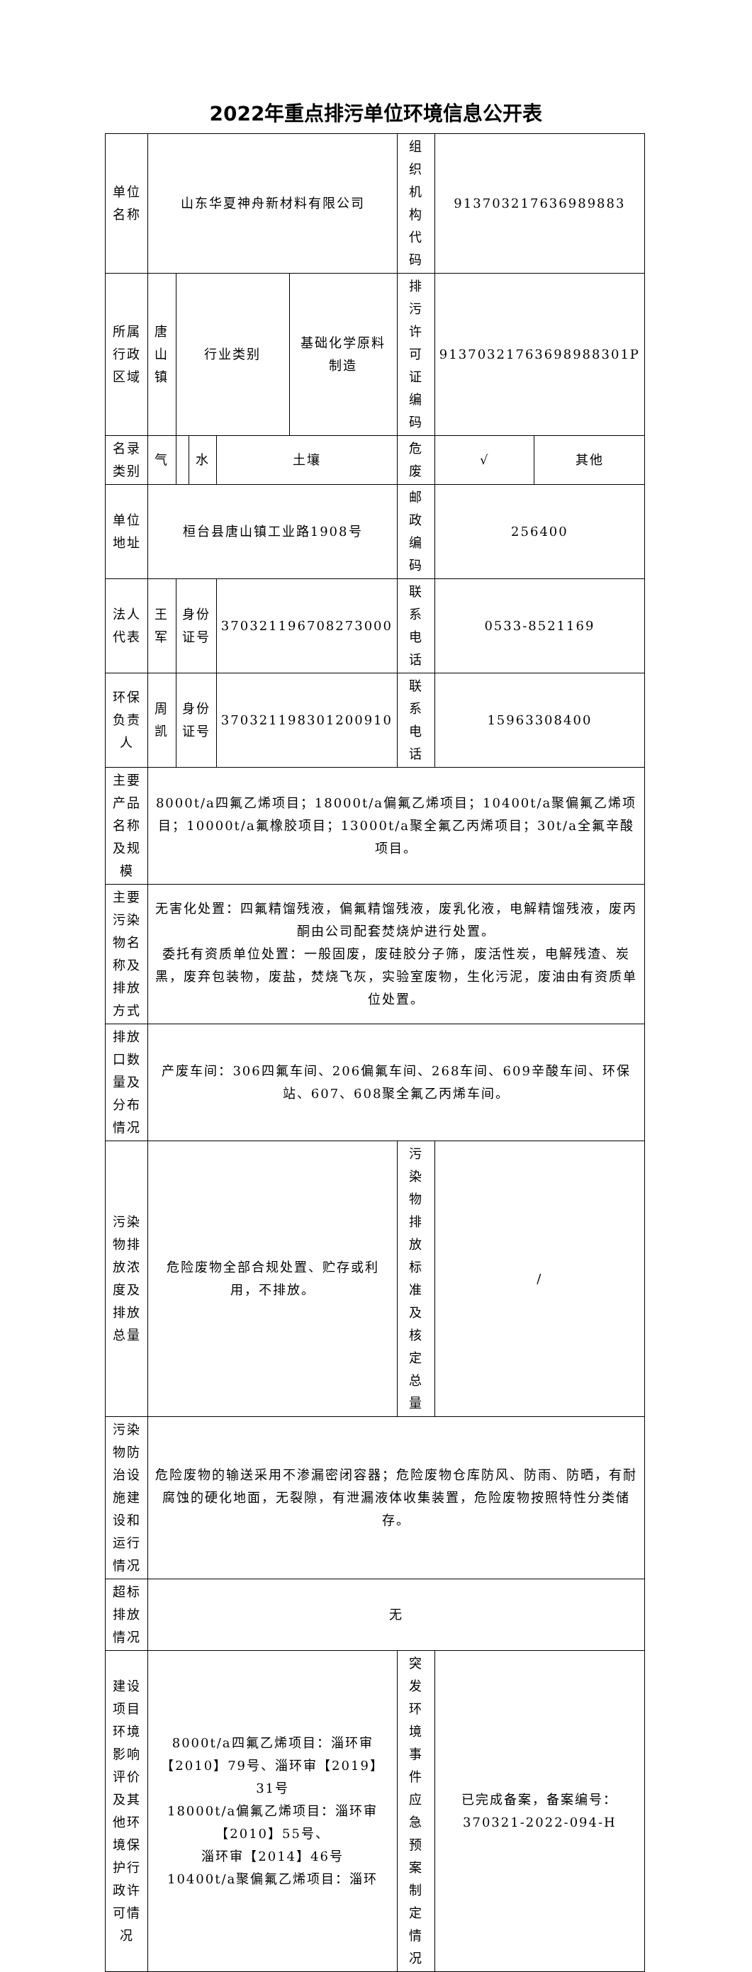2022年重点排污单位环境信息公开表
| 单位名称 | 山东华夏神舟新材料有限公司 | | | | | 组织机构代码 | 913703217636989883 | |
| 所属行政区域 | 唐山镇 | 行业类别 | | | 基础化学原料制造 | 排污许可证编码 | 91370321763698988301P | |
| 名录类别 | 气 | | 水 | 土壤 | | 危废 | √ | 其他 |
| 单位地址 | 桓台县唐山镇工业路1908号 | | | | | 邮政编码 | 256400 | |
| 法人代表 | 王军 | 身份证号 | | 370321196708273000 | | 联系电话 | 0533-8521169 | |
| 环保负责人 | 周凯 | 身份证号 | | 370321198301200910 | | 联系电话 | 15963308400 | |
| 主要产品名称及规模 | 8000t/a四氟乙烯项目；18000t/a偏氟乙烯项目；10400t/a聚偏氟乙烯项目；10000t/a氟橡胶项目；13000t/a聚全氟乙丙烯项目；30t/a全氟辛酸项目。 | | | | | | | |
| 主要污染物名称及排放方式 | 无害化处置：四氟精馏残液，偏氟精馏残液，废乳化液，电解精馏残液，废丙酮由公司配套焚烧炉进行处置。 委托有资质单位处置：一般固废，废硅胶分子筛，废活性炭，电解残渣、炭黑，废弃包装物，废盐，焚烧飞灰，实验室废物，生化污泥，废油由有资质单位处置。 | | | | | | | |
| 排放口数量及分布情况 | 产废车间：306四氟车间、206偏氟车间、268车间、609辛酸车间、环保站、607、608聚全氟乙丙烯车间。 | | | | | | | |
| 污染物排放浓度及排放总量 | 危险废物全部合规处置、贮存或利用，不排放。 | | | | | 污染物排放标准及核定总量 | / | |
| 污染物防治设施建设和运行情况 | 危险废物的输送采用不渗漏密闭容器；危险废物仓库防风、防雨、防晒，有耐腐蚀的硬化地面，无裂隙，有泄漏液体收集装置，危险废物按照特性分类储存。 | | | | | | | |
| 超标排放情况 | 无 | | | | | | | |
| 建设项目环境影响评价及其他环境保护行政许可情况 | 8000t/a四氟乙烯项目：淄环审【2010】79号、淄环审【2019】31号 18000t/a偏氟乙烯项目：淄环审【2010】55号、 淄环审【2014】46号 10400t/a聚偏氟乙烯项目：淄环 | | | | | 突发环境事件应急预案制定情况 | 已完成备案，备案编号：370321-2022-094-H | |